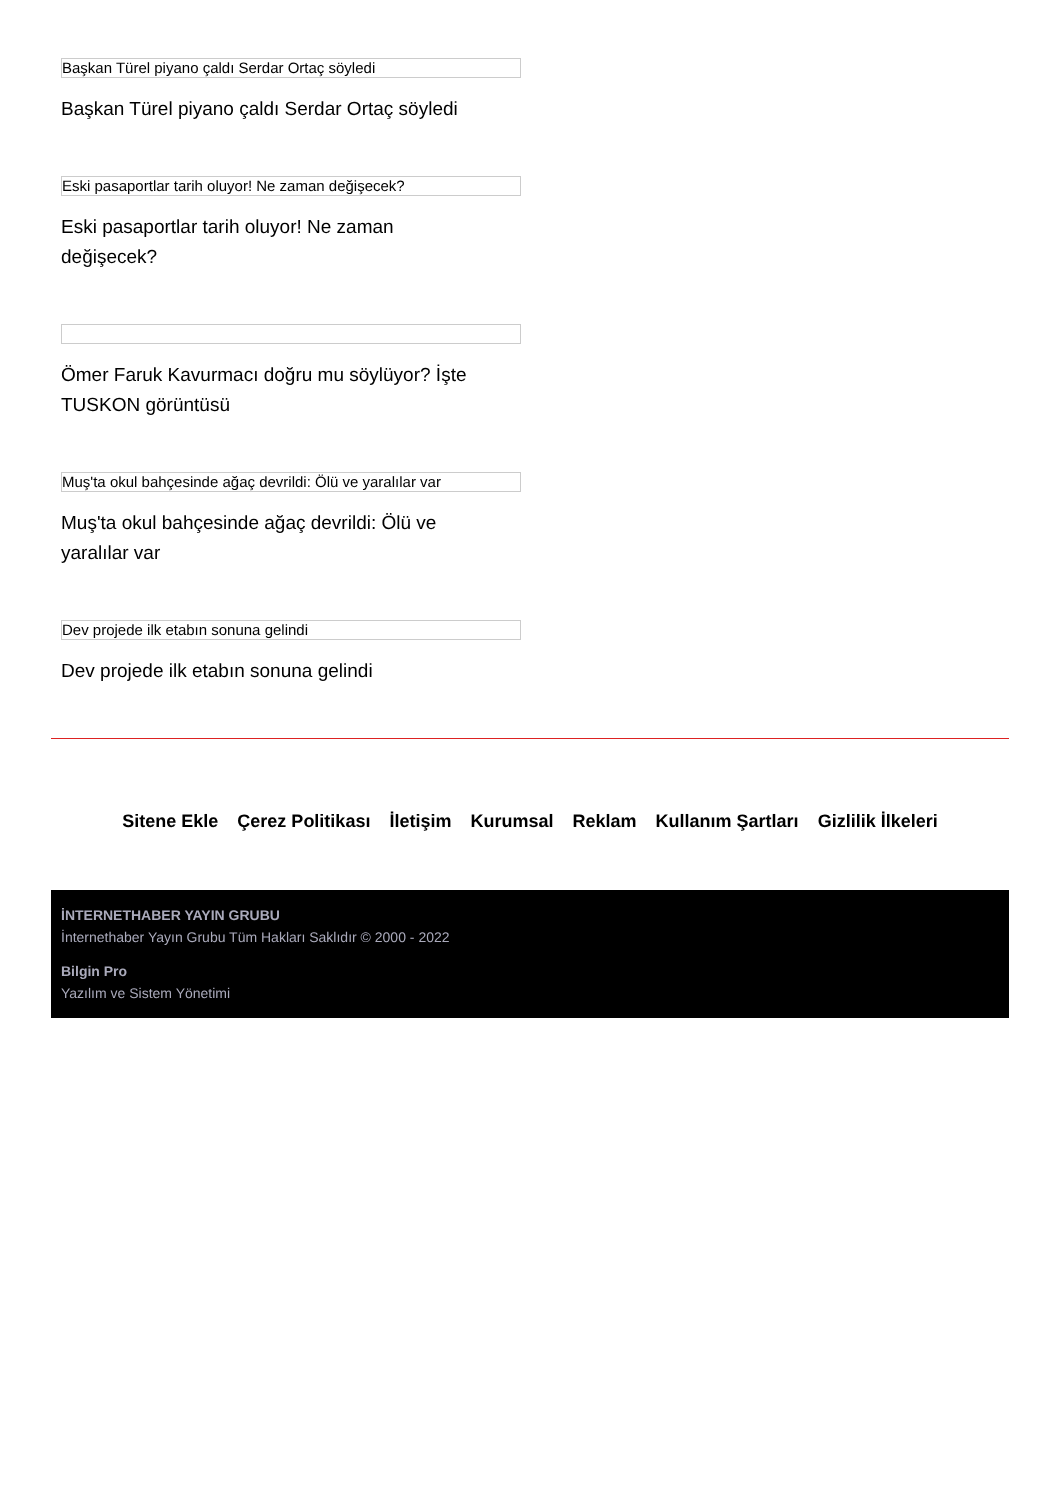Başkan Türel piyano çaldı Serdar Ortaç söyledi
Başkan Türel piyano çaldı Serdar Ortaç söyledi
Eski pasaportlar tarih oluyor! Ne zaman değişecek?
Eski pasaportlar tarih oluyor! Ne zaman değişecek?
Ömer Faruk Kavurmacı doğru mu söylüyor? İşte TUSKON görüntüsü
Muş'ta okul bahçesinde ağaç devrildi: Ölü ve yaralılar var
Muş'ta okul bahçesinde ağaç devrildi: Ölü ve yaralılar var
Dev projede ilk etabın sonuna gelindi
Dev projede ilk etabın sonuna gelindi
Sitene Ekle Çerez Politikası İletişim Kurumsal Reklam Kullanım Şartları Gizlilik İlkeleri
İNTERNETHABER YAYIN GRUBU
İnternethaber Yayın Grubu Tüm Hakları Saklıdır © 2000 - 2022
Bilgin Pro
Yazılım ve Sistem Yönetimi